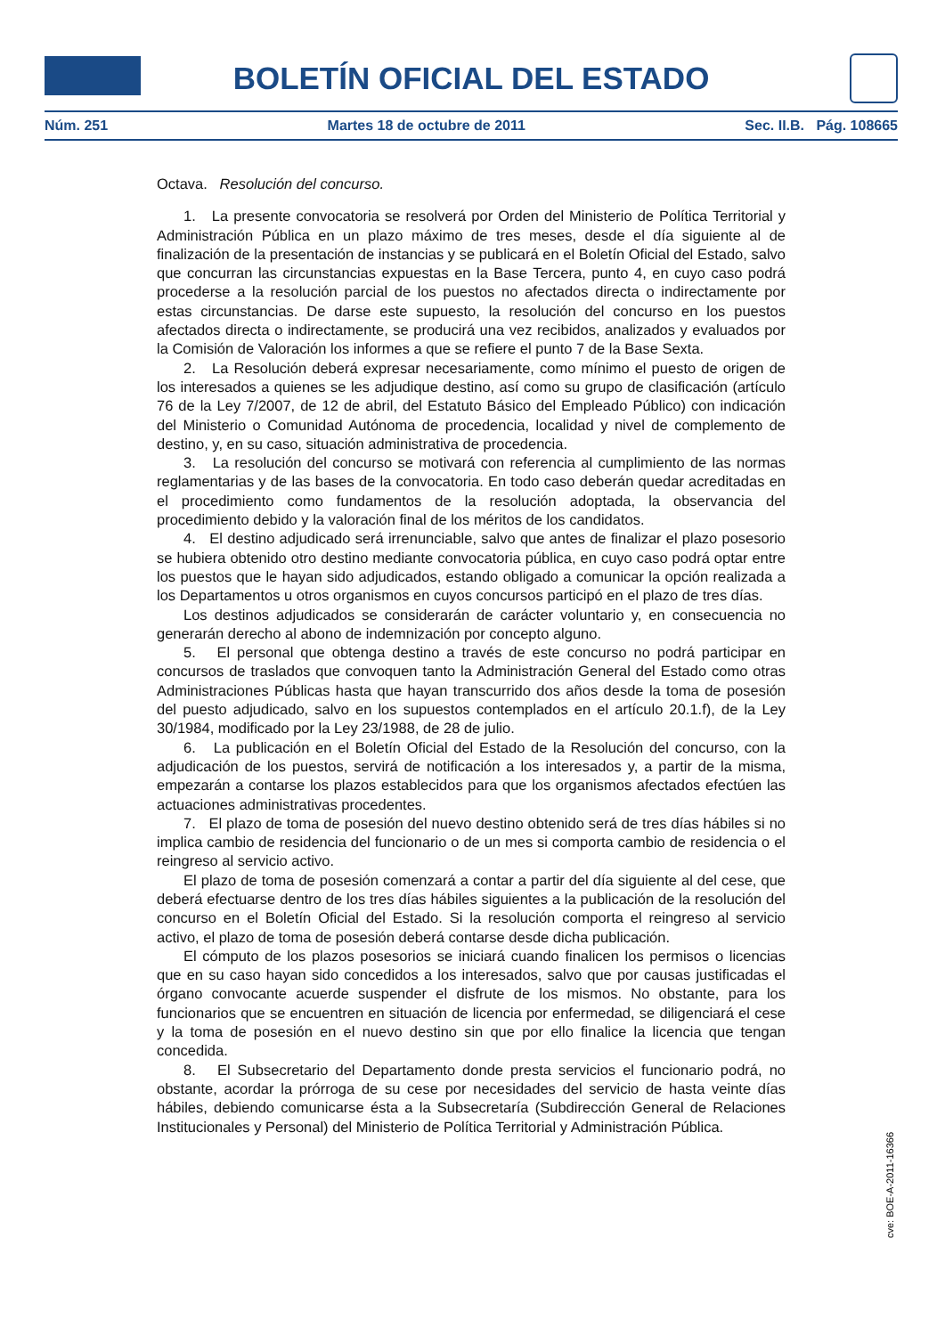BOLETÍN OFICIAL DEL ESTADO
Núm. 251 Martes 18 de octubre de 2011 Sec. II.B. Pág. 108665
Octava. Resolución del concurso.
1. La presente convocatoria se resolverá por Orden del Ministerio de Política Territorial y Administración Pública en un plazo máximo de tres meses, desde el día siguiente al de finalización de la presentación de instancias y se publicará en el Boletín Oficial del Estado, salvo que concurran las circunstancias expuestas en la Base Tercera, punto 4, en cuyo caso podrá procederse a la resolución parcial de los puestos no afectados directa o indirectamente por estas circunstancias. De darse este supuesto, la resolución del concurso en los puestos afectados directa o indirectamente, se producirá una vez recibidos, analizados y evaluados por la Comisión de Valoración los informes a que se refiere el punto 7 de la Base Sexta.
2. La Resolución deberá expresar necesariamente, como mínimo el puesto de origen de los interesados a quienes se les adjudique destino, así como su grupo de clasificación (artículo 76 de la Ley 7/2007, de 12 de abril, del Estatuto Básico del Empleado Público) con indicación del Ministerio o Comunidad Autónoma de procedencia, localidad y nivel de complemento de destino, y, en su caso, situación administrativa de procedencia.
3. La resolución del concurso se motivará con referencia al cumplimiento de las normas reglamentarias y de las bases de la convocatoria. En todo caso deberán quedar acreditadas en el procedimiento como fundamentos de la resolución adoptada, la observancia del procedimiento debido y la valoración final de los méritos de los candidatos.
4. El destino adjudicado será irrenunciable, salvo que antes de finalizar el plazo posesorio se hubiera obtenido otro destino mediante convocatoria pública, en cuyo caso podrá optar entre los puestos que le hayan sido adjudicados, estando obligado a comunicar la opción realizada a los Departamentos u otros organismos en cuyos concursos participó en el plazo de tres días.
Los destinos adjudicados se considerarán de carácter voluntario y, en consecuencia no generarán derecho al abono de indemnización por concepto alguno.
5. El personal que obtenga destino a través de este concurso no podrá participar en concursos de traslados que convoquen tanto la Administración General del Estado como otras Administraciones Públicas hasta que hayan transcurrido dos años desde la toma de posesión del puesto adjudicado, salvo en los supuestos contemplados en el artículo 20.1.f), de la Ley 30/1984, modificado por la Ley 23/1988, de 28 de julio.
6. La publicación en el Boletín Oficial del Estado de la Resolución del concurso, con la adjudicación de los puestos, servirá de notificación a los interesados y, a partir de la misma, empezarán a contarse los plazos establecidos para que los organismos afectados efectúen las actuaciones administrativas procedentes.
7. El plazo de toma de posesión del nuevo destino obtenido será de tres días hábiles si no implica cambio de residencia del funcionario o de un mes si comporta cambio de residencia o el reingreso al servicio activo.
El plazo de toma de posesión comenzará a contar a partir del día siguiente al del cese, que deberá efectuarse dentro de los tres días hábiles siguientes a la publicación de la resolución del concurso en el Boletín Oficial del Estado. Si la resolución comporta el reingreso al servicio activo, el plazo de toma de posesión deberá contarse desde dicha publicación.
El cómputo de los plazos posesorios se iniciará cuando finalicen los permisos o licencias que en su caso hayan sido concedidos a los interesados, salvo que por causas justificadas el órgano convocante acuerde suspender el disfrute de los mismos. No obstante, para los funcionarios que se encuentren en situación de licencia por enfermedad, se diligenciará el cese y la toma de posesión en el nuevo destino sin que por ello finalice la licencia que tengan concedida.
8. El Subsecretario del Departamento donde presta servicios el funcionario podrá, no obstante, acordar la prórroga de su cese por necesidades del servicio de hasta veinte días hábiles, debiendo comunicarse ésta a la Subsecretaría (Subdirección General de Relaciones Institucionales y Personal) del Ministerio de Política Territorial y Administración Pública.
cve: BOE-A-2011-16366